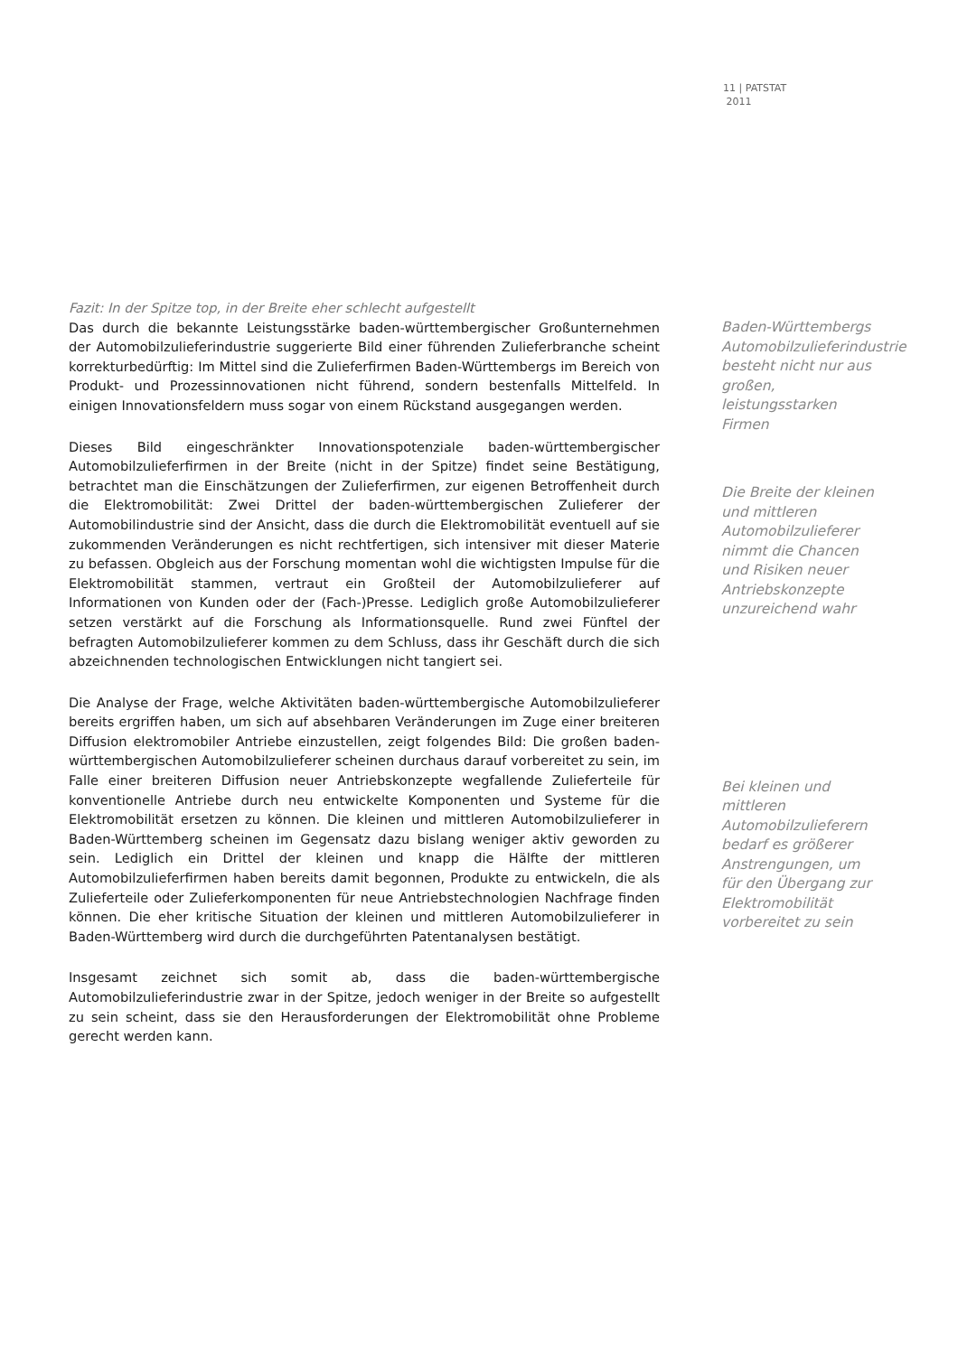11 | PATSTAT
2011
Fazit: In der Spitze top, in der Breite eher schlecht aufgestellt
Das durch die bekannte Leistungsstärke baden-württembergischer Großunternehmen der Automobilzulieferindustrie suggerierte Bild einer führenden Zulieferbranche scheint korrekturbedürftig: Im Mittel sind die Zulieferfirmen Baden-Württembergs im Bereich von Produkt- und Prozessinnovationen nicht führend, sondern bestenfalls Mittelfeld. In einigen Innovationsfeldern muss sogar von einem Rückstand ausgegangen werden.
Dieses Bild eingeschränkter Innovationspotenziale baden-württembergischer Automobilzulieferfirmen in der Breite (nicht in der Spitze) findet seine Bestätigung, betrachtet man die Einschätzungen der Zulieferfirmen, zur eigenen Betroffenheit durch die Elektromobilität: Zwei Drittel der baden-württembergischen Zulieferer der Automobilindustrie sind der Ansicht, dass die durch die Elektromobilität eventuell auf sie zukommenden Veränderungen es nicht rechtfertigen, sich intensiver mit dieser Materie zu befassen. Obgleich aus der Forschung momentan wohl die wichtigsten Impulse für die Elektromobilität stammen, vertraut ein Großteil der Automobilzulieferer auf Informationen von Kunden oder der (Fach-)Presse. Lediglich große Automobilzulieferer setzen verstärkt auf die Forschung als Informationsquelle. Rund zwei Fünftel der befragten Automobilzulieferer kommen zu dem Schluss, dass ihr Geschäft durch die sich abzeichnenden technologischen Entwicklungen nicht tangiert sei.
Die Analyse der Frage, welche Aktivitäten baden-württembergische Automobilzulieferer bereits ergriffen haben, um sich auf absehbaren Veränderungen im Zuge einer breiteren Diffusion elektromobiler Antriebe einzustellen, zeigt folgendes Bild: Die großen baden-württembergischen Automobilzulieferer scheinen durchaus darauf vorbereitet zu sein, im Falle einer breiteren Diffusion neuer Antriebskonzepte wegfallende Zulieferteile für konventionelle Antriebe durch neu entwickelte Komponenten und Systeme für die Elektromobilität ersetzen zu können. Die kleinen und mittleren Automobilzulieferer in Baden-Württemberg scheinen im Gegensatz dazu bislang weniger aktiv geworden zu sein. Lediglich ein Drittel der kleinen und knapp die Hälfte der mittleren Automobilzulieferfirmen haben bereits damit begonnen, Produkte zu entwickeln, die als Zulieferteile oder Zulieferkomponenten für neue Antriebstechnologien Nachfrage finden können. Die eher kritische Situation der kleinen und mittleren Automobilzulieferer in Baden-Württemberg wird durch die durchgeführten Patentanalysen bestätigt.
Insgesamt zeichnet sich somit ab, dass die baden-württembergische Automobilzulieferindustrie zwar in der Spitze, jedoch weniger in der Breite so aufgestellt zu sein scheint, dass sie den Herausforderungen der Elektromobilität ohne Probleme gerecht werden kann.
Baden-Württembergs Automobilzulieferindustrie besteht nicht nur aus großen, leistungsstarken Firmen
Die Breite der kleinen und mittleren Automobilzulieferer nimmt die Chancen und Risiken neuer Antriebskonzepte unzureichend wahr
Bei kleinen und mittleren Automobilzulieferern bedarf es größerer Anstrengungen, um für den Übergang zur Elektromobilität vorbereitet zu sein